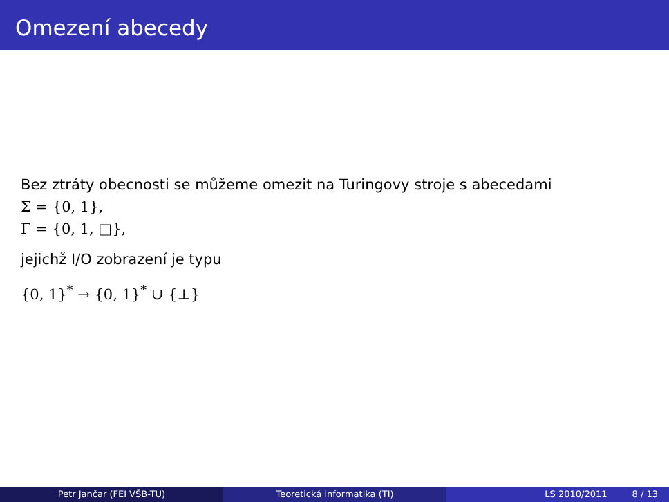Omezení abecedy
Bez ztráty obecnosti se můžeme omezit na Turingovy stroje s abecedami
Σ = {0, 1},
Γ = {0, 1, □},
jejichž I/O zobrazení je typu
{0, 1}<sup>*</sup> → {0, 1}<sup>*</sup> ∪ {⊥}
Petr Jančar (FEI VŠB-TU) Teoretická informatika (TI) LS 2010/2011 8 / 13